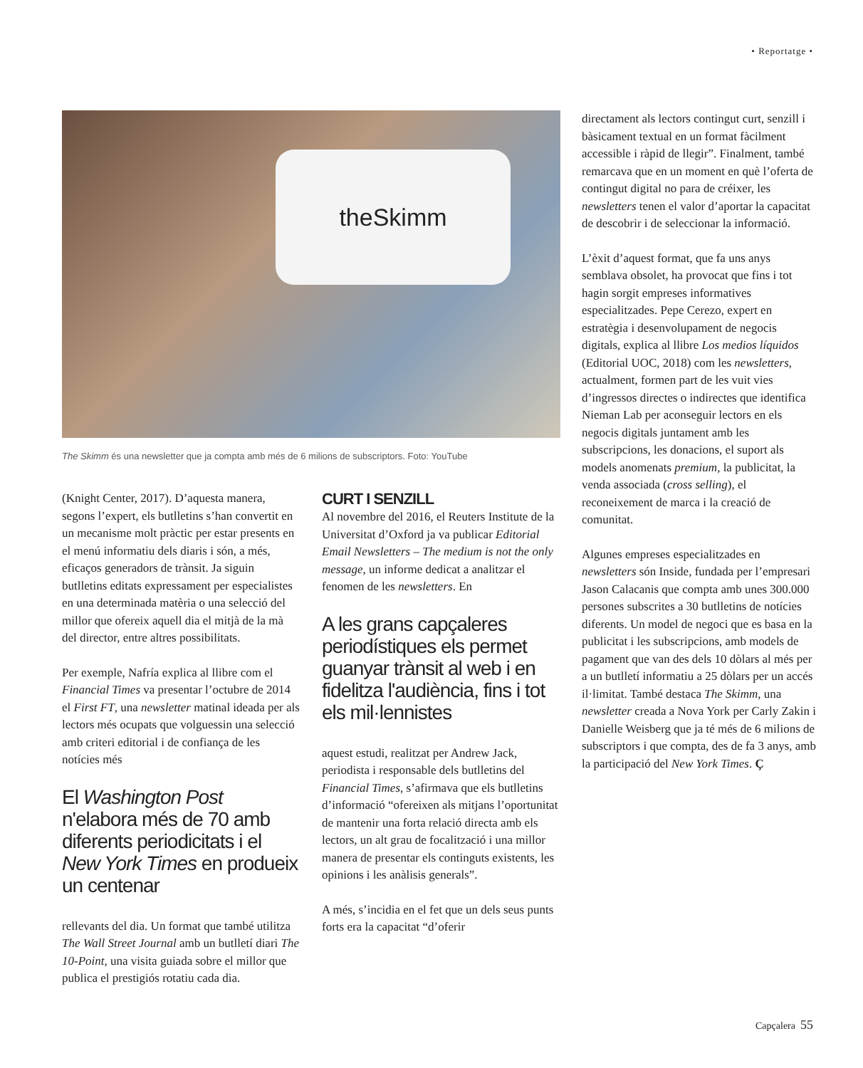• Reportatge •
theSkimm
The Skimm és una newsletter que ja compta amb més de 6 milions de subscriptors. Foto: YouTube
(Knight Center, 2017). D’aquesta manera, segons l’expert, els butlletins s’han convertit en un mecanisme molt pràctic per estar presents en el menú informatiu dels diaris i són, a més, eficaços generadors de trànsit. Ja siguin butlletins editats expressament per especialistes en una determinada matèria o una selecció del millor que ofereix aquell dia el mitjà de la mà del director, entre altres possibilitats.
Per exemple, Nafría explica al llibre com el Financial Times va presentar l’octubre de 2014 el First FT, una newsletter matinal ideada per als lectors més ocupats que volguessin una selecció amb criteri editorial i de confiança de les notícies més
El Washington Post n'elabora més de 70 amb diferents periodicitats i el New York Times en produeix un centenar
rellevants del dia. Un format que també utilitza The Wall Street Journal amb un butlletí diari The 10-Point, una visita guiada sobre el millor que publica el prestigiós rotatiu cada dia.
CURT I SENZILL
Al novembre del 2016, el Reuters Institute de la Universitat d’Oxford ja va publicar Editorial Email Newsletters – The medium is not the only message, un informe dedicat a analitzar el fenomen de les newsletters. En
A les grans capçaleres periodístiques els permet guanyar trànsit al web i en fidelitza l'audiència, fins i tot els mil·lennistes
aquest estudi, realitzat per Andrew Jack, periodista i responsable dels butlletins del Financial Times, s’afirmava que els butlletins d’informació “ofereixen als mitjans l’oportunitat de mantenir una forta relació directa amb els lectors, un alt grau de focalització i una millor manera de presentar els continguts existents, les opinions i les anàlisis generals”.
A més, s’incidia en el fet que un dels seus punts forts era la capacitat “d’oferir
directament als lectors contingut curt, senzill i bàsicament textual en un format fàcilment accessible i ràpid de llegir”. Finalment, també remarcava que en un moment en què l’oferta de contingut digital no para de créixer, les newsletters tenen el valor d’aportar la capacitat de descobrir i de seleccionar la informació.
L’èxit d’aquest format, que fa uns anys semblava obsolet, ha provocat que fins i tot hagin sorgit empreses informatives especialitzades. Pepe Cerezo, expert en estratègia i desenvolupament de negocis digitals, explica al llibre Los medios líquidos (Editorial UOC, 2018) com les newsletters, actualment, formen part de les vuit vies d’ingressos directes o indirectes que identifica Nieman Lab per aconseguir lectors en els negocis digitals juntament amb les subscripcions, les donacions, el suport als models anomenats premium, la publicitat, la venda associada (cross selling), el reconeixement de marca i la creació de comunitat.
Algunes empreses especialitzades en newsletters són Inside, fundada per l’empresari Jason Calacanis que compta amb unes 300.000 persones subscrites a 30 butlletins de notícies diferents. Un model de negoci que es basa en la publicitat i les subscripcions, amb models de pagament que van des dels 10 dòlars al més per a un butlletí informatiu a 25 dòlars per un accés il·limitat. També destaca The Skimm, una newsletter creada a Nova York per Carly Zakin i Danielle Weisberg que ja té més de 6 milions de subscriptors i que compta, des de fa 3 anys, amb la participació del New York Times. Ç
Capçalera 55